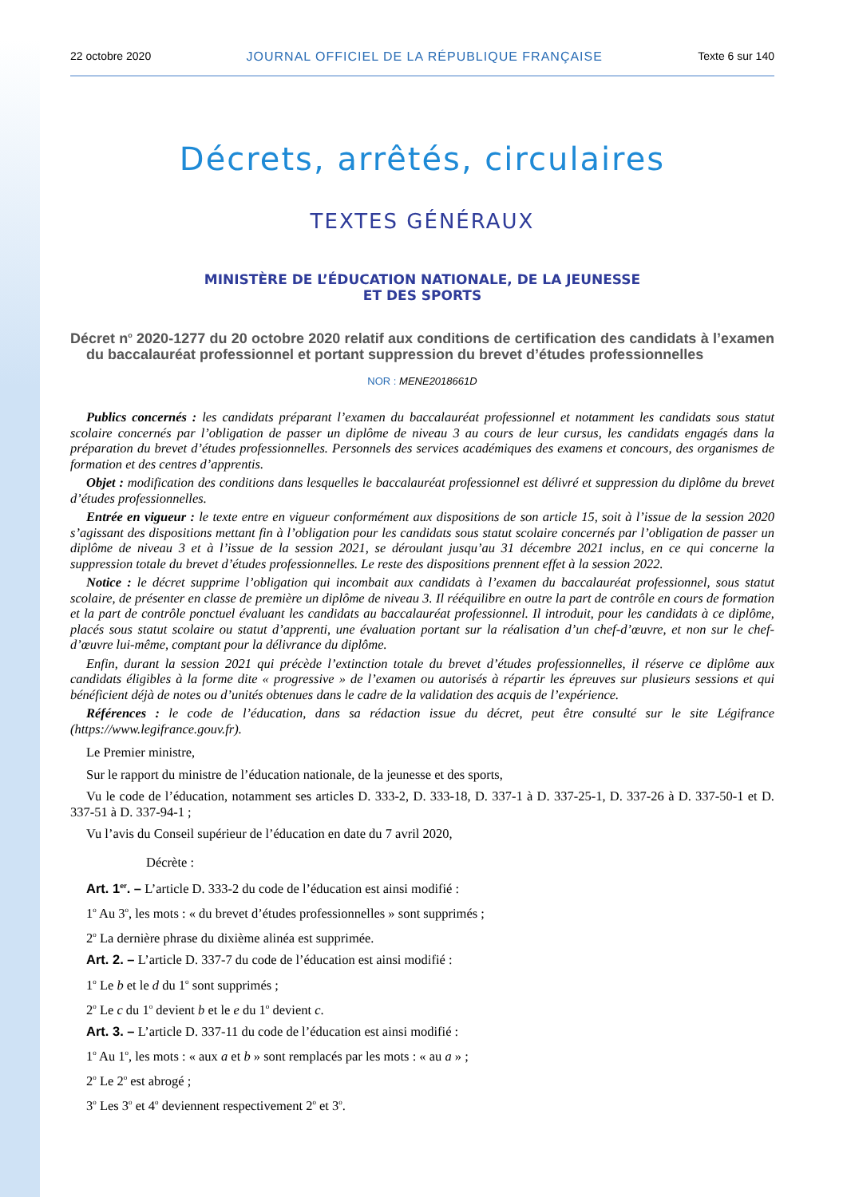22 octobre 2020 JOURNAL OFFICIEL DE LA RÉPUBLIQUE FRANÇAISE Texte 6 sur 140
Décrets, arrêtés, circulaires
TEXTES GÉNÉRAUX
MINISTÈRE DE L’ÉDUCATION NATIONALE, DE LA JEUNESSE
ET DES SPORTS
Décret n<sup>o</sup> 2020-1277 du 20 octobre 2020 relatif aux conditions de certification des candidats à l’examen du baccalauréat professionnel et portant suppression du brevet d’études professionnelles
NOR : MENE2018661D
Publics concernés : les candidats préparant l’examen du baccalauréat professionnel et notamment les candidats sous statut scolaire concernés par l’obligation de passer un diplôme de niveau 3 au cours de leur cursus, les candidats engagés dans la préparation du brevet d’études professionnelles. Personnels des services académiques des examens et concours, des organismes de formation et des centres d’apprentis.
Objet : modification des conditions dans lesquelles le baccalauréat professionnel est délivré et suppression du diplôme du brevet d’études professionnelles.
Entrée en vigueur : le texte entre en vigueur conformément aux dispositions de son article 15, soit à l’issue de la session 2020 s’agissant des dispositions mettant fin à l’obligation pour les candidats sous statut scolaire concernés par l’obligation de passer un diplôme de niveau 3 et à l’issue de la session 2021, se déroulant jusqu’au 31 décembre 2021 inclus, en ce qui concerne la suppression totale du brevet d’études professionnelles. Le reste des dispositions prennent effet à la session 2022.
Notice : le décret supprime l’obligation qui incombait aux candidats à l’examen du baccalauréat professionnel, sous statut scolaire, de présenter en classe de première un diplôme de niveau 3. Il rééquilibre en outre la part de contrôle en cours de formation et la part de contrôle ponctuel évaluant les candidats au baccalauréat professionnel. Il introduit, pour les candidats à ce diplôme, placés sous statut scolaire ou statut d’apprenti, une évaluation portant sur la réalisation d’un chef-d’œuvre, et non sur le chef-d’œuvre lui-même, comptant pour la délivrance du diplôme.
Enfin, durant la session 2021 qui précède l’extinction totale du brevet d’études professionnelles, il réserve ce diplôme aux candidats éligibles à la forme dite « progressive » de l’examen ou autorisés à répartir les épreuves sur plusieurs sessions et qui bénéficient déjà de notes ou d’unités obtenues dans le cadre de la validation des acquis de l’expérience.
Références : le code de l’éducation, dans sa rédaction issue du décret, peut être consulté sur le site Légifrance (https://www.legifrance.gouv.fr).
Le Premier ministre,
Sur le rapport du ministre de l’éducation nationale, de la jeunesse et des sports,
Vu le code de l’éducation, notamment ses articles D. 333-2, D. 333-18, D. 337-1 à D. 337-25-1, D. 337-26 à D. 337-50-1 et D. 337-51 à D. 337-94-1 ;
Vu l’avis du Conseil supérieur de l’éducation en date du 7 avril 2020,
Décrète :
Art. 1<sup>er</sup>. – L’article D. 333-2 du code de l’éducation est ainsi modifié :
1<sup>o</sup> Au 3<sup>o</sup>, les mots : « du brevet d’études professionnelles » sont supprimés ;
2<sup>o</sup> La dernière phrase du dixième alinéa est supprimée.
Art. 2. – L’article D. 337-7 du code de l’éducation est ainsi modifié :
1<sup>o</sup> Le b et le d du 1<sup>o</sup> sont supprimés ;
2<sup>o</sup> Le c du 1<sup>o</sup> devient b et le e du 1<sup>o</sup> devient c.
Art. 3. – L’article D. 337-11 du code de l’éducation est ainsi modifié :
1<sup>o</sup> Au 1<sup>o</sup>, les mots : « aux a et b » sont remplacés par les mots : « au a » ;
2<sup>o</sup> Le 2<sup>o</sup> est abrogé ;
3<sup>o</sup> Les 3<sup>o</sup> et 4<sup>o</sup> deviennent respectivement 2<sup>o</sup> et 3<sup>o</sup>.